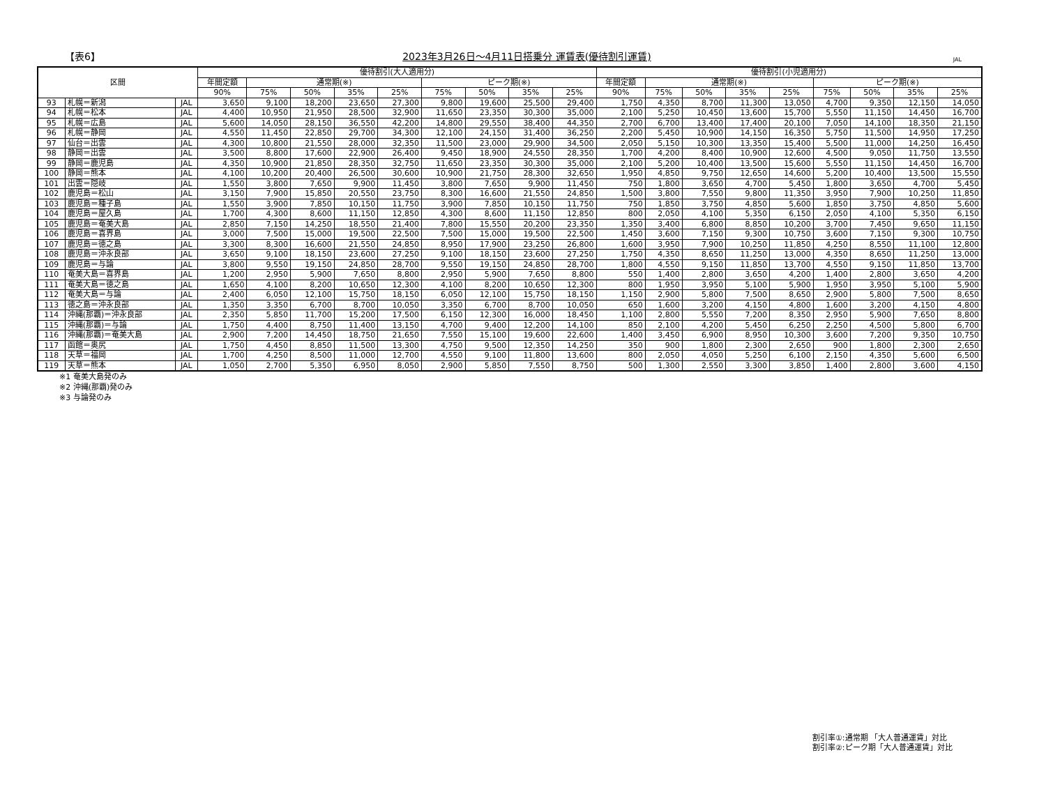【表6】 2023年3月26日～4月11日搭乗分 運賃表(優待割引運賃) JAL
| 区間 | | | 優待割引(大人適用分) | | | | | | | | | 優待割引(小児適用分) | | | | | | | | |
| --- | --- | --- | --- | --- | --- | --- | --- | --- | --- | --- | --- | --- | --- | --- | --- | --- | --- | --- | --- | --- |
| | | | 年間定額 | 通常期(※) | | | | ピーク期(※) | | | | 年間定額 | 通常期(※) | | | | ピーク期(※) | | | |
| | | | 90% | 75% | 50% | 35% | 25% | 75% | 50% | 35% | 25% | 90% | 75% | 50% | 35% | 25% | 75% | 50% | 35% | 25% |
| 93 | 札幌＝新潟 | JAL | 3,650 | 9,100 | 18,200 | 23,650 | 27,300 | 9,800 | 19,600 | 25,500 | 29,400 | 1,750 | 4,350 | 8,700 | 11,300 | 13,050 | 4,700 | 9,350 | 12,150 | 14,050 |
| 94 | 札幌＝松本 | JAL | 4,400 | 10,950 | 21,950 | 28,500 | 32,900 | 11,650 | 23,350 | 30,300 | 35,000 | 2,100 | 5,250 | 10,450 | 13,600 | 15,700 | 5,550 | 11,150 | 14,450 | 16,700 |
| 95 | 札幌＝広島 | JAL | 5,600 | 14,050 | 28,150 | 36,550 | 42,200 | 14,800 | 29,550 | 38,400 | 44,350 | 2,700 | 6,700 | 13,400 | 17,400 | 20,100 | 7,050 | 14,100 | 18,350 | 21,150 |
| 96 | 札幌＝静岡 | JAL | 4,550 | 11,450 | 22,850 | 29,700 | 34,300 | 12,100 | 24,150 | 31,400 | 36,250 | 2,200 | 5,450 | 10,900 | 14,150 | 16,350 | 5,750 | 11,500 | 14,950 | 17,250 |
| 97 | 仙台＝出雲 | JAL | 4,300 | 10,800 | 21,550 | 28,000 | 32,350 | 11,500 | 23,000 | 29,900 | 34,500 | 2,050 | 5,150 | 10,300 | 13,350 | 15,400 | 5,500 | 11,000 | 14,250 | 16,450 |
| 98 | 静岡＝出雲 | JAL | 3,500 | 8,800 | 17,600 | 22,900 | 26,400 | 9,450 | 18,900 | 24,550 | 28,350 | 1,700 | 4,200 | 8,400 | 10,900 | 12,600 | 4,500 | 9,050 | 11,750 | 13,550 |
| 99 | 静岡＝鹿児島 | JAL | 4,350 | 10,900 | 21,850 | 28,350 | 32,750 | 11,650 | 23,350 | 30,300 | 35,000 | 2,100 | 5,200 | 10,400 | 13,500 | 15,600 | 5,550 | 11,150 | 14,450 | 16,700 |
| 100 | 静岡＝熊本 | JAL | 4,100 | 10,200 | 20,400 | 26,500 | 30,600 | 10,900 | 21,750 | 28,300 | 32,650 | 1,950 | 4,850 | 9,750 | 12,650 | 14,600 | 5,200 | 10,400 | 13,500 | 15,550 |
| 101 | 出雲＝隠岐 | JAL | 1,550 | 3,800 | 7,650 | 9,900 | 11,450 | 3,800 | 7,650 | 9,900 | 11,450 | 750 | 1,800 | 3,650 | 4,700 | 5,450 | 1,800 | 3,650 | 4,700 | 5,450 |
| 102 | 鹿児島＝松山 | JAL | 3,150 | 7,900 | 15,850 | 20,550 | 23,750 | 8,300 | 16,600 | 21,550 | 24,850 | 1,500 | 3,800 | 7,550 | 9,800 | 11,350 | 3,950 | 7,900 | 10,250 | 11,850 |
| 103 | 鹿児島＝種子島 | JAL | 1,550 | 3,900 | 7,850 | 10,150 | 11,750 | 3,900 | 7,850 | 10,150 | 11,750 | 750 | 1,850 | 3,750 | 4,850 | 5,600 | 1,850 | 3,750 | 4,850 | 5,600 |
| 104 | 鹿児島＝屋久島 | JAL | 1,700 | 4,300 | 8,600 | 11,150 | 12,850 | 4,300 | 8,600 | 11,150 | 12,850 | 800 | 2,050 | 4,100 | 5,350 | 6,150 | 2,050 | 4,100 | 5,350 | 6,150 |
| 105 | 鹿児島＝奄美大島 | JAL | 2,850 | 7,150 | 14,250 | 18,550 | 21,400 | 7,800 | 15,550 | 20,200 | 23,350 | 1,350 | 3,400 | 6,800 | 8,850 | 10,200 | 3,700 | 7,450 | 9,650 | 11,150 |
| 106 | 鹿児島＝喜界島 | JAL | 3,000 | 7,500 | 15,000 | 19,500 | 22,500 | 7,500 | 15,000 | 19,500 | 22,500 | 1,450 | 3,600 | 7,150 | 9,300 | 10,750 | 3,600 | 7,150 | 9,300 | 10,750 |
| 107 | 鹿児島＝徳之島 | JAL | 3,300 | 8,300 | 16,600 | 21,550 | 24,850 | 8,950 | 17,900 | 23,250 | 26,800 | 1,600 | 3,950 | 7,900 | 10,250 | 11,850 | 4,250 | 8,550 | 11,100 | 12,800 |
| 108 | 鹿児島＝沖永良部 | JAL | 3,650 | 9,100 | 18,150 | 23,600 | 27,250 | 9,100 | 18,150 | 23,600 | 27,250 | 1,750 | 4,350 | 8,650 | 11,250 | 13,000 | 4,350 | 8,650 | 11,250 | 13,000 |
| 109 | 鹿児島＝与論 | JAL | 3,800 | 9,550 | 19,150 | 24,850 | 28,700 | 9,550 | 19,150 | 24,850 | 28,700 | 1,800 | 4,550 | 9,150 | 11,850 | 13,700 | 4,550 | 9,150 | 11,850 | 13,700 |
| 110 | 奄美大島＝喜界島 | JAL | 1,200 | 2,950 | 5,900 | 7,650 | 8,800 | 2,950 | 5,900 | 7,650 | 8,800 | 550 | 1,400 | 2,800 | 3,650 | 4,200 | 1,400 | 2,800 | 3,650 | 4,200 |
| 111 | 奄美大島＝徳之島 | JAL | 1,650 | 4,100 | 8,200 | 10,650 | 12,300 | 4,100 | 8,200 | 10,650 | 12,300 | 800 | 1,950 | 3,950 | 5,100 | 5,900 | 1,950 | 3,950 | 5,100 | 5,900 |
| 112 | 奄美大島＝与論 | JAL | 2,400 | 6,050 | 12,100 | 15,750 | 18,150 | 6,050 | 12,100 | 15,750 | 18,150 | 1,150 | 2,900 | 5,800 | 7,500 | 8,650 | 2,900 | 5,800 | 7,500 | 8,650 |
| 113 | 徳之島＝沖永良部 | JAL | 1,350 | 3,350 | 6,700 | 8,700 | 10,050 | 3,350 | 6,700 | 8,700 | 10,050 | 650 | 1,600 | 3,200 | 4,150 | 4,800 | 1,600 | 3,200 | 4,150 | 4,800 |
| 114 | 沖縄(那覇)＝沖永良部 | JAL | 2,350 | 5,850 | 11,700 | 15,200 | 17,500 | 6,150 | 12,300 | 16,000 | 18,450 | 1,100 | 2,800 | 5,550 | 7,200 | 8,350 | 2,950 | 5,900 | 7,650 | 8,800 |
| 115 | 沖縄(那覇)＝与論 | JAL | 1,750 | 4,400 | 8,750 | 11,400 | 13,150 | 4,700 | 9,400 | 12,200 | 14,100 | 850 | 2,100 | 4,200 | 5,450 | 6,250 | 2,250 | 4,500 | 5,800 | 6,700 |
| 116 | 沖縄(那覇)＝奄美大島 | JAL | 2,900 | 7,200 | 14,450 | 18,750 | 21,650 | 7,550 | 15,100 | 19,600 | 22,600 | 1,400 | 3,450 | 6,900 | 8,950 | 10,300 | 3,600 | 7,200 | 9,350 | 10,750 |
| 117 | 函館＝奥尻 | JAL | 1,750 | 4,450 | 8,850 | 11,500 | 13,300 | 4,750 | 9,500 | 12,350 | 14,250 | 350 | 900 | 1,800 | 2,300 | 2,650 | 900 | 1,800 | 2,300 | 2,650 |
| 118 | 天草＝福岡 | JAL | 1,700 | 4,250 | 8,500 | 11,000 | 12,700 | 4,550 | 9,100 | 11,800 | 13,600 | 800 | 2,050 | 4,050 | 5,250 | 6,100 | 2,150 | 4,350 | 5,600 | 6,500 |
| 119 | 天草＝熊本 | JAL | 1,050 | 2,700 | 5,350 | 6,950 | 8,050 | 2,900 | 5,850 | 7,550 | 8,750 | 500 | 1,300 | 2,550 | 3,300 | 3,850 | 1,400 | 2,800 | 3,600 | 4,150 |
※1 奄美大島発のみ
※2 沖縄(那覇)発のみ
※3 与論発のみ
割引率①:通常期 「大人普通運賃」対比
割引率②:ピーク期「大人普通運賃」対比